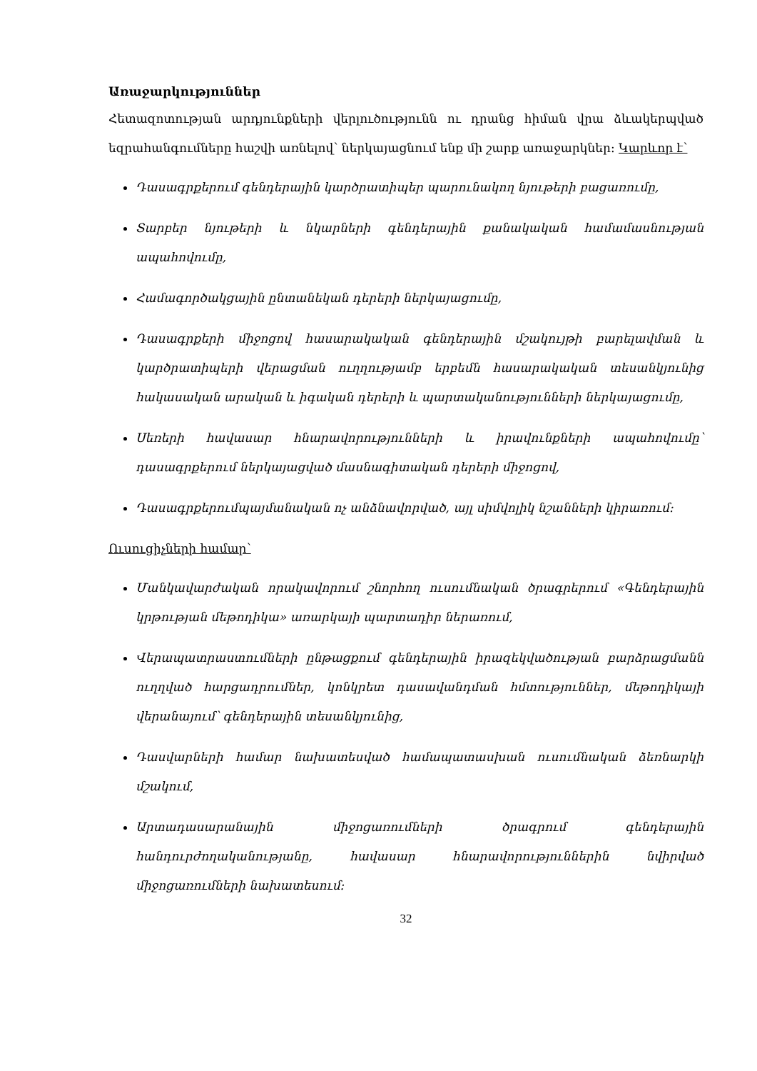Առաջարկություններ
Հետազոտության արդյունքների վերլուծությունն ու դրանց հիման վրա ձևակերպված եզրահանգումները հաշվի առնելով՝ ներկայացնում ենք մի շարք առաջարկներ։ Կարևոր է՝
Դասագրքերում գենդերային կարծրատիպեր պարունակող նյութերի բացառումը,
Տարբեր նյութերի և նկարների գենդերային քանակական համամասնության ապահովումը,
Համագործակցային ընտանեկան դերերի ներկայացումը,
Դասագրքերի միջոցով հասարակական գենդերային մշակույթի բարելավման և կարծրատիպերի վերացման ուղղությամբ երբեմն հասարակական տեսանկյունից հակասական արական և իգական դերերի և պարտականությունների ներկայացումը,
Սեռերի հավասար հնարավորությունների և իրավունքների ապահովումը՝ դասագրքերում ներկայացված մասնագիտական դերերի միջոցով,
Դասագրքերումպայմանական ոչ անձնավորված, այլ սիմվոլիկ նշանների կիրառում։
Ուսուցիչների համար՝
Մանկավարժական որակավորում շնորհող ուսումնական ծրագրերում «Գենդերային կրթության մեթոդիկա» առարկայի պարտադիր ներառում,
Վերապատրաստումների ընթացքում գենդերային իրազեկվածության բարձրացմանն ուղղված հարցադրումներ, կոնկրետ դասավանդման հմտություններ, մեթոդիկայի վերանայում՝ գենդերային տեսանկյունից,
Դասվարների համար նախատեսված համապատասխան ուսումնական ձեռնարկի մշակում,
Արտադասարանային միջոցառումների ծրագրում գենդերային հանդուրժողականությանը, հավասար հնարավորություններին նվիրված միջոցառումների նախատեսում։
32